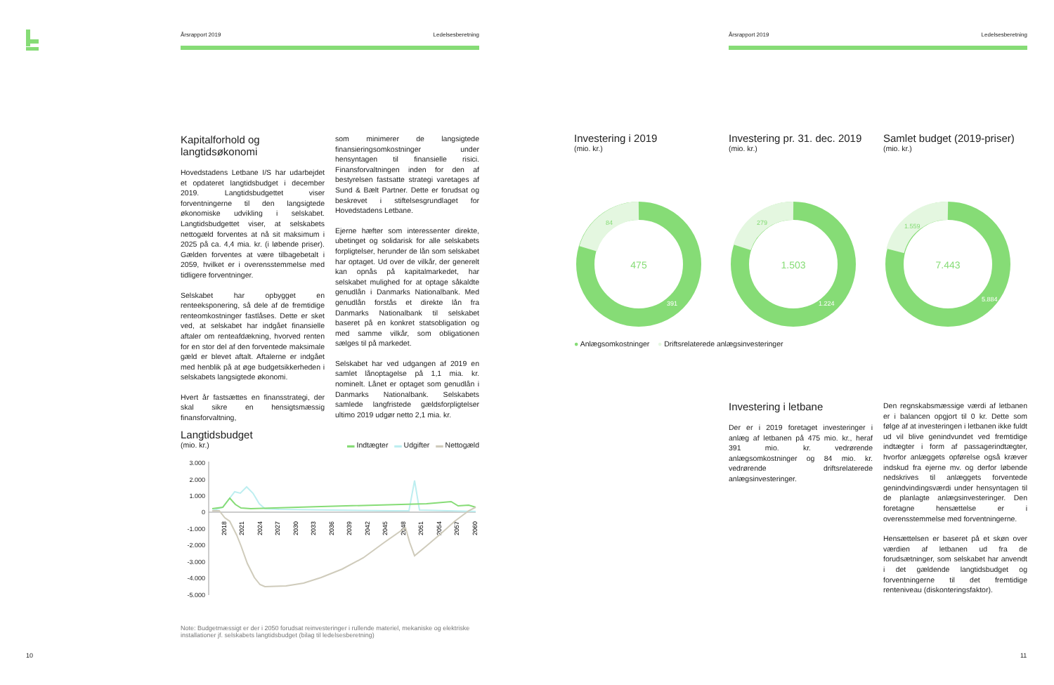Årsrapport 2019 Ledelsesberetning Årsrapport 2019 Ledelsesberetning
Kapitalforhold og
langtidsøkonomi
Hovedstadens Letbane I/S har udarbejdet et opdateret langtidsbudget i december 2019. Langtidsbudgettet viser forventningerne til den langsigtede økonomiske udvikling i selskabet. Langtidsbudgettet viser, at selskabets nettogæld forventes at nå sit maksimum i 2025 på ca. 4,4 mia. kr. (i løbende priser). Gælden forventes at være tilbagebetalt i 2059, hvilket er i overensstemmelse med tidligere forventninger.
Selskabet har opbygget en renteeksponering, så dele af de fremtidige renteomkostninger fastlåses. Dette er sket ved, at selskabet har indgået finansielle aftaler om renteafdækning, hvorved renten for en stor del af den forventede maksimale gæld er blevet aftalt. Aftalerne er indgået med henblik på at øge budgetsikkerheden i selskabets langsigtede økonomi.
Hvert år fastsættes en finansstrategi, der skal sikre en hensigtsmæssig finansforvaltning,
som minimerer de langsigtede finansieringsomkostninger under hensyntagen til finansielle risici. Finansforvaltningen inden for den af bestyrelsen fastsatte strategi varetages af Sund & Bælt Partner. Dette er forudsat og beskrevet i stiftelsesgrundlaget for Hovedstadens Letbane.
Ejerne hæfter som interessenter direkte, ubetinget og solidarisk for alle selskabets forpligtelser, herunder de lån som selskabet har optaget. Ud over de vilkår, der generelt kan opnås på kapitalmarkedet, har selskabet mulighed for at optage såkaldte genudlån i Danmarks Nationalbank. Med genudlån forstås et direkte lån fra Danmarks Nationalbank til selskabet baseret på en konkret statsobligation og med samme vilkår, som obligationen sælges til på markedet.
Selskabet har ved udgangen af 2019 en samlet lånoptagelse på 1,1 mia. kr. nominelt. Lånet er optaget som genudlån i Danmarks Nationalbank. Selskabets samlede langfristede gældsforpligtelser ultimo 2019 udgør netto 2,1 mia. kr.
Langtidsbudget
(mio. kr.) ▬ Indtægter ▬ Udgifter ▬ Nettogæld
3.000
2.000
1.000
0
-1.000
-2.000
-3.000
-4.000
-5.000
2018
2021
2024
2027
2030
2033
2036
2039
2042
2045
2048
2051
2054
2057
2060
Note: Budgetmæssigt er der i 2050 forudsat reinvesteringer i rullende materiel, mekaniske og elektriske installationer jf. selskabets langtidsbudget (bilag til ledelsesberetning)
Investering i 2019
(mio. kr.)
475
84
391
Investering pr. 31. dec. 2019
(mio. kr.)
1.503
279
1.224
Samlet budget (2019-priser)
(mio. kr.)
7.443
1.559
5.884
● Anlægsomkostninger ● Driftsrelaterede anlægsinvesteringer
Investering i letbane
Der er i 2019 foretaget investeringer i anlæg af letbanen på 475 mio. kr., heraf 391 mio. kr. vedrørende anlægsomkostninger og 84 mio. kr. vedrørende driftsrelaterede anlægsinvesteringer.
Den regnskabsmæssige værdi af letbanen er i balancen opgjort til 0 kr. Dette som følge af at investeringen i letbanen ikke fuldt ud vil blive genindvundet ved fremtidige indtægter i form af passagerindtægter, hvorfor anlæggets opførelse også kræver indskud fra ejerne mv. og derfor løbende nedskrives til anlæggets forventede genindvindingsværdi under hensyntagen til de planlagte anlægsinvesteringer. Den foretagne hensættelse er i overensstemmelse med forventningerne.
Hensættelsen er baseret på et skøn over værdien af letbanen ud fra de forudsætninger, som selskabet har anvendt i det gældende langtidsbudget og forventningerne til det fremtidige renteniveau (diskonteringsfaktor).
10 11